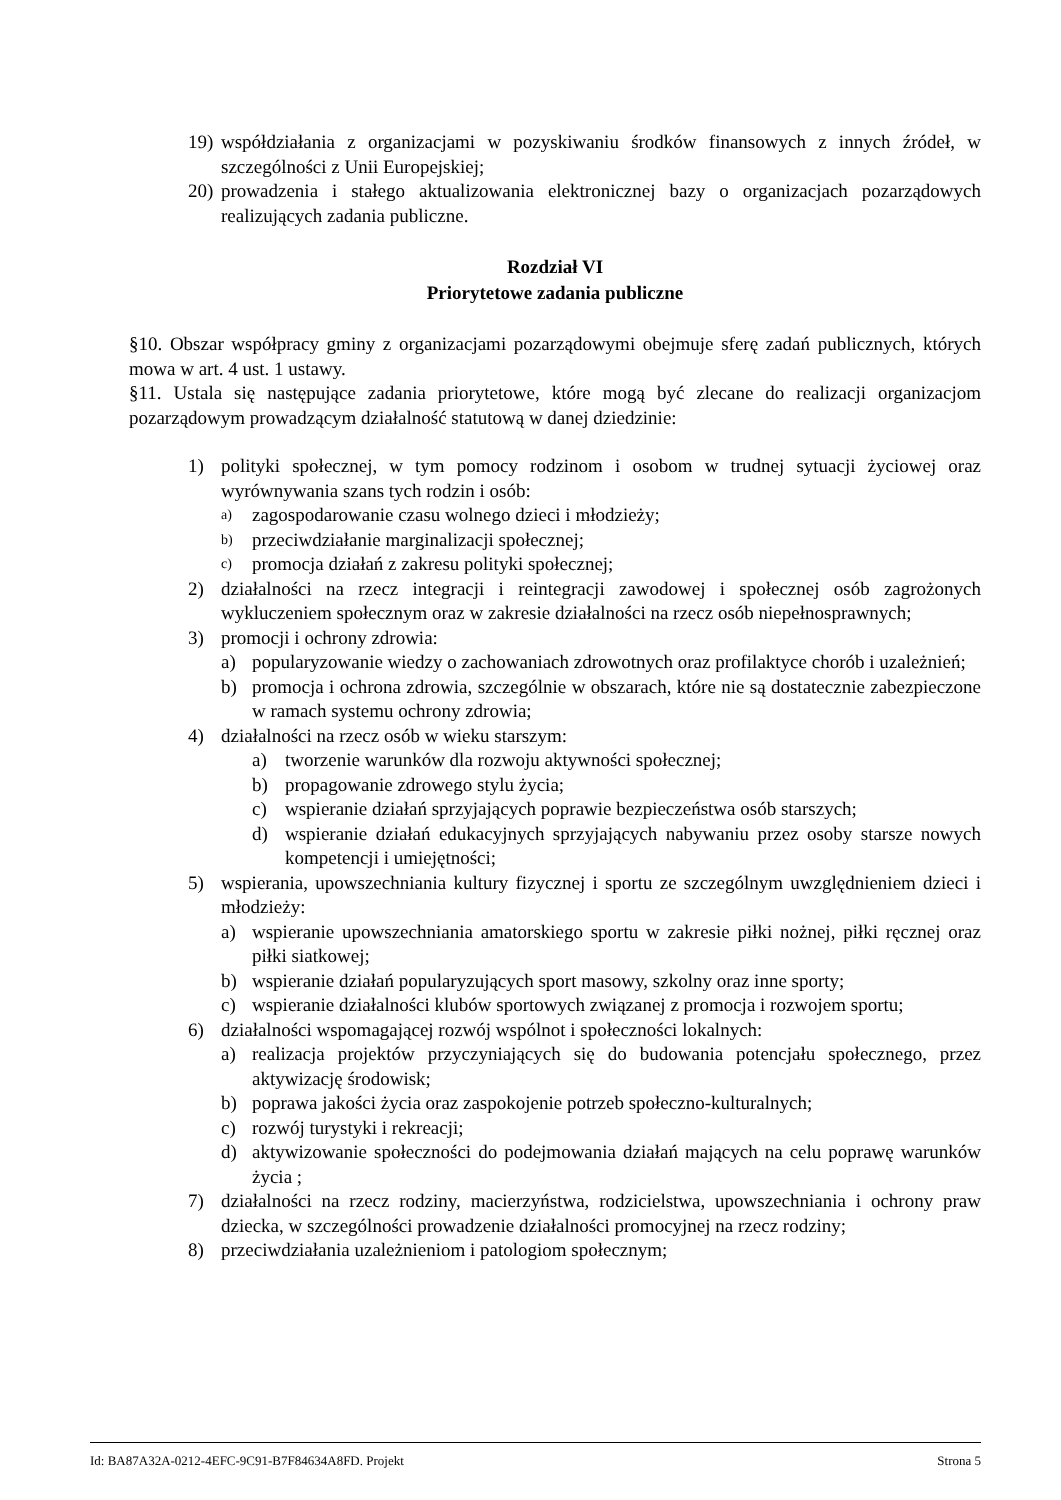19) współdziałania z organizacjami w pozyskiwaniu środków finansowych z innych źródeł, w szczególności z Unii Europejskiej;
20) prowadzenia i stałego aktualizowania elektronicznej bazy o organizacjach pozarządowych realizujących zadania publiczne.
Rozdział VI
Priorytetowe zadania publiczne
§10. Obszar współpracy gminy z organizacjami pozarządowymi obejmuje sferę zadań publicznych, których mowa w art. 4 ust. 1 ustawy.
§11. Ustala się następujące zadania priorytetowe, które mogą być zlecane do realizacji organizacjom pozarządowym prowadzącym działalność statutową w danej dziedzinie:
1) polityki społecznej, w tym pomocy rodzinom i osobom w trudnej sytuacji życiowej oraz wyrównywania szans tych rodzin i osób:
a) zagospodarowanie czasu wolnego dzieci i młodzieży;
b) przeciwdziałanie marginalizacji społecznej;
c) promocja działań z zakresu polityki społecznej;
2) działalności na rzecz integracji i reintegracji zawodowej i społecznej osób zagrożonych wykluczeniem społecznym oraz w zakresie działalności na rzecz osób niepełnosprawnych;
3) promocji i ochrony zdrowia:
a) popularyzowanie wiedzy o zachowaniach zdrowotnych oraz profilaktyce chorób i uzależnień;
b) promocja i ochrona zdrowia, szczególnie w obszarach, które nie są dostatecznie zabezpieczone w ramach systemu ochrony zdrowia;
4) działalności na rzecz osób w wieku starszym:
a) tworzenie warunków dla rozwoju aktywności społecznej;
b) propagowanie zdrowego stylu życia;
c) wspieranie działań sprzyjających poprawie bezpieczeństwa osób starszych;
d) wspieranie działań edukacyjnych sprzyjających nabywaniu przez osoby starsze nowych kompetencji i umiejętności;
5) wspierania, upowszechniania kultury fizycznej i sportu ze szczególnym uwzględnieniem dzieci i młodzieży:
a) wspieranie upowszechniania amatorskiego sportu w zakresie piłki nożnej, piłki ręcznej oraz piłki siatkowej;
b) wspieranie działań popularyzujących sport masowy, szkolny oraz inne sporty;
c) wspieranie działalności klubów sportowych związanej z promocja i rozwojem sportu;
6) działalności wspomagającej rozwój wspólnot i społeczności lokalnych:
a) realizacja projektów przyczyniających się do budowania potencjału społecznego, przez aktywizację środowisk;
b) poprawa jakości życia oraz zaspokojenie potrzeb społeczno-kulturalnych;
c) rozwój turystyki i rekreacji;
d) aktywizowanie społeczności do podejmowania działań mających na celu poprawę warunków życia ;
7) działalności na rzecz rodziny, macierzyństwa, rodzicielstwa, upowszechniania i ochrony praw dziecka, w szczególności prowadzenie działalności promocyjnej na rzecz rodziny;
8) przeciwdziałania uzależnieniom i patologiom społecznym;
Id: BA87A32A-0212-4EFC-9C91-B7F84634A8FD. Projekt Strona 5